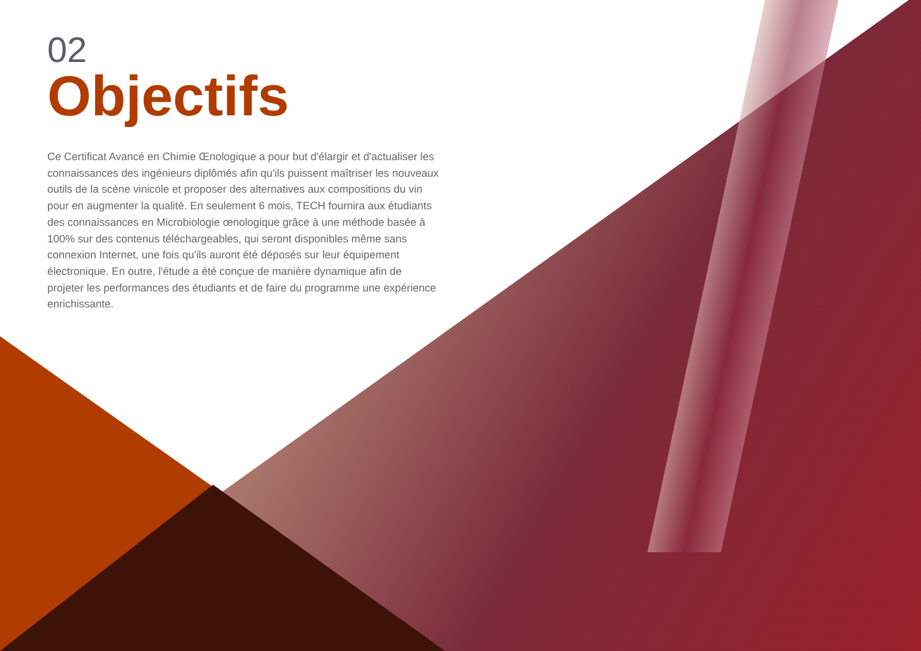02
Objectifs
Ce Certificat Avancé en Chimie Œnologique a pour but d'élargir et d'actualiser les connaissances des ingénieurs diplômés afin qu'ils puissent maîtriser les nouveaux outils de la scène vinicole et proposer des alternatives aux compositions du vin pour en augmenter la qualité. En seulement 6 mois, TECH fournira aux étudiants des connaissances en Microbiologie œnologique grâce à une méthode basée à 100% sur des contenus téléchargeables, qui seront disponibles même sans connexion Internet, une fois qu'ils auront été déposés sur leur équipement électronique. En outre, l'étude a été conçue de manière dynamique afin de projeter les performances des étudiants et de faire du programme une expérience enrichissante.